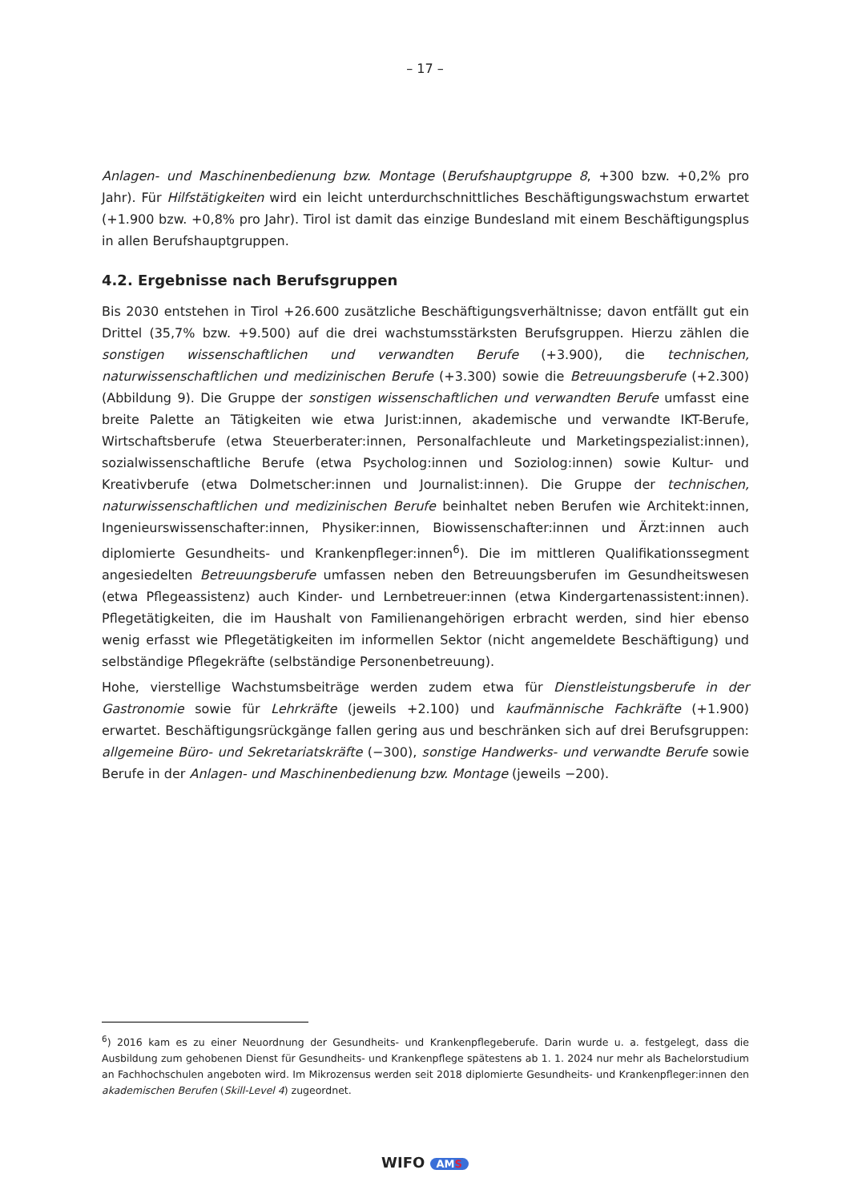– 17 –
Anlagen- und Maschinenbedienung bzw. Montage (Berufshauptgruppe 8, +300 bzw. +0,2% pro Jahr). Für Hilfstätigkeiten wird ein leicht unterdurchschnittliches Beschäftigungswachstum erwartet (+1.900 bzw. +0,8% pro Jahr). Tirol ist damit das einzige Bundesland mit einem Beschäftigungsplus in allen Berufshauptgruppen.
4.2. Ergebnisse nach Berufsgruppen
Bis 2030 entstehen in Tirol +26.600 zusätzliche Beschäftigungsverhältnisse; davon entfällt gut ein Drittel (35,7% bzw. +9.500) auf die drei wachstumsstärksten Berufsgruppen. Hierzu zählen die sonstigen wissenschaftlichen und verwandten Berufe (+3.900), die technischen, naturwissenschaftlichen und medizinischen Berufe (+3.300) sowie die Betreuungsberufe (+2.300) (Abbildung 9). Die Gruppe der sonstigen wissenschaftlichen und verwandten Berufe umfasst eine breite Palette an Tätigkeiten wie etwa Jurist:innen, akademische und verwandte IKT-Berufe, Wirtschaftsberufe (etwa Steuerberater:innen, Personalfachleute und Marketingspezialist:innen), sozialwissenschaftliche Berufe (etwa Psycholog:innen und Soziolog:innen) sowie Kultur- und Kreativberufe (etwa Dolmetscher:innen und Journalist:innen). Die Gruppe der technischen, naturwissenschaftlichen und medizinischen Berufe beinhaltet neben Berufen wie Architekt:innen, Ingenieurswissenschafter:innen, Physiker:innen, Biowissenschafter:innen und Ärzt:innen auch diplomierte Gesundheits- und Krankenpfleger:innen<sup>6</sup>). Die im mittleren Qualifikationssegment angesiedelten Betreuungsberufe umfassen neben den Betreuungsberufen im Gesundheitswesen (etwa Pflegeassistenz) auch Kinder- und Lernbetreuer:innen (etwa Kindergartenassistent:innen). Pflegetätigkeiten, die im Haushalt von Familienangehörigen erbracht werden, sind hier ebenso wenig erfasst wie Pflegetätigkeiten im informellen Sektor (nicht angemeldete Beschäftigung) und selbständige Pflegekräfte (selbständige Personenbetreuung).
Hohe, vierstellige Wachstumsbeiträge werden zudem etwa für Dienstleistungsberufe in der Gastronomie sowie für Lehrkräfte (jeweils +2.100) und kaufmännische Fachkräfte (+1.900) erwartet. Beschäftigungsrückgänge fallen gering aus und beschränken sich auf drei Berufsgruppen: allgemeine Büro- und Sekretariatskräfte (−300), sonstige Handwerks- und verwandte Berufe sowie Berufe in der Anlagen- und Maschinenbedienung bzw. Montage (jeweils −200).
<sup>6</sup>) 2016 kam es zu einer Neuordnung der Gesundheits- und Krankenpflegeberufe. Darin wurde u. a. festgelegt, dass die Ausbildung zum gehobenen Dienst für Gesundheits- und Krankenpflege spätestens ab 1. 1. 2024 nur mehr als Bachelorstudium an Fachhochschulen angeboten wird. Im Mikrozensus werden seit 2018 diplomierte Gesundheits- und Krankenpfleger:innen den akademischen Berufen (Skill-Level 4) zugeordnet.
WIFO AMS